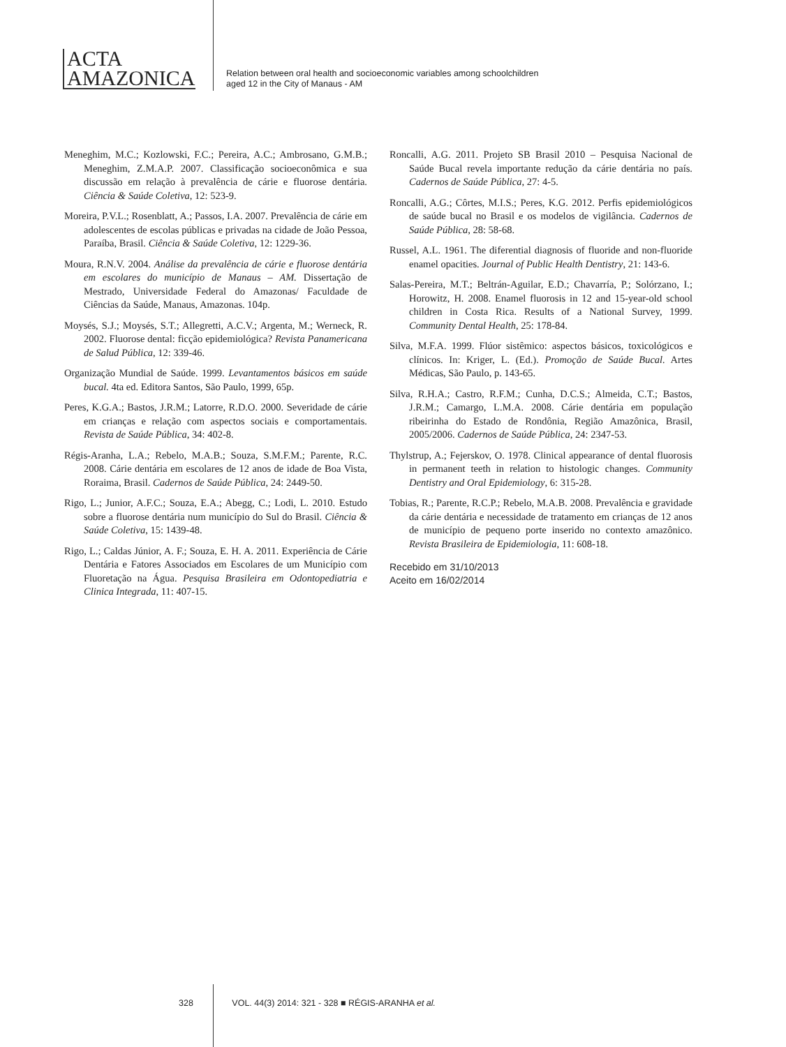ACTA
AMAZONICA
Relation between oral health and socioeconomic variables among schoolchildren
aged 12 in the City of Manaus - AM
Meneghim, M.C.; Kozlowski, F.C.; Pereira, A.C.; Ambrosano, G.M.B.; Meneghim, Z.M.A.P. 2007. Classificação socioeconômica e sua discussão em relação à prevalência de cárie e fluorose dentária. Ciência & Saúde Coletiva, 12: 523-9.
Moreira, P.V.L.; Rosenblatt, A.; Passos, I.A. 2007. Prevalência de cárie em adolescentes de escolas públicas e privadas na cidade de João Pessoa, Paraíba, Brasil. Ciência & Saúde Coletiva, 12: 1229-36.
Moura, R.N.V. 2004. Análise da prevalência de cárie e fluorose dentária em escolares do município de Manaus – AM. Dissertação de Mestrado, Universidade Federal do Amazonas/ Faculdade de Ciências da Saúde, Manaus, Amazonas. 104p.
Moysés, S.J.; Moysés, S.T.; Allegretti, A.C.V.; Argenta, M.; Werneck, R. 2002. Fluorose dental: ficção epidemiológica? Revista Panamericana de Salud Pública, 12: 339-46.
Organização Mundial de Saúde. 1999. Levantamentos básicos em saúde bucal. 4ta ed. Editora Santos, São Paulo, 1999, 65p.
Peres, K.G.A.; Bastos, J.R.M.; Latorre, R.D.O. 2000. Severidade de cárie em crianças e relação com aspectos sociais e comportamentais. Revista de Saúde Pública, 34: 402-8.
Régis-Aranha, L.A.; Rebelo, M.A.B.; Souza, S.M.F.M.; Parente, R.C. 2008. Cárie dentária em escolares de 12 anos de idade de Boa Vista, Roraima, Brasil. Cadernos de Saúde Pública, 24: 2449-50.
Rigo, L.; Junior, A.F.C.; Souza, E.A.; Abegg, C.; Lodi, L. 2010. Estudo sobre a fluorose dentária num município do Sul do Brasil. Ciência & Saúde Coletiva, 15: 1439-48.
Rigo, L.; Caldas Júnior, A. F.; Souza, E. H. A. 2011. Experiência de Cárie Dentária e Fatores Associados em Escolares de um Município com Fluoretação na Água. Pesquisa Brasileira em Odontopediatria e Clinica Integrada, 11: 407-15.
Roncalli, A.G. 2011. Projeto SB Brasil 2010 – Pesquisa Nacional de Saúde Bucal revela importante redução da cárie dentária no país. Cadernos de Saúde Pública, 27: 4-5.
Roncalli, A.G.; Côrtes, M.I.S.; Peres, K.G. 2012. Perfis epidemiológicos de saúde bucal no Brasil e os modelos de vigilância. Cadernos de Saúde Pública, 28: 58-68.
Russel, A.L. 1961. The diferential diagnosis of fluoride and non-fluoride enamel opacities. Journal of Public Health Dentistry, 21: 143-6.
Salas-Pereira, M.T.; Beltrán-Aguilar, E.D.; Chavarría, P.; Solórzano, I.; Horowitz, H. 2008. Enamel fluorosis in 12 and 15-year-old school children in Costa Rica. Results of a National Survey, 1999. Community Dental Health, 25: 178-84.
Silva, M.F.A. 1999. Flúor sistêmico: aspectos básicos, toxicológicos e clínicos. In: Kriger, L. (Ed.). Promoção de Saúde Bucal. Artes Médicas, São Paulo, p. 143-65.
Silva, R.H.A.; Castro, R.F.M.; Cunha, D.C.S.; Almeida, C.T.; Bastos, J.R.M.; Camargo, L.M.A. 2008. Cárie dentária em população ribeirinha do Estado de Rondônia, Região Amazônica, Brasil, 2005/2006. Cadernos de Saúde Pública, 24: 2347-53.
Thylstrup, A.; Fejerskov, O. 1978. Clinical appearance of dental fluorosis in permanent teeth in relation to histologic changes. Community Dentistry and Oral Epidemiology, 6: 315-28.
Tobias, R.; Parente, R.C.P.; Rebelo, M.A.B. 2008. Prevalência e gravidade da cárie dentária e necessidade de tratamento em crianças de 12 anos de município de pequeno porte inserido no contexto amazônico. Revista Brasileira de Epidemiologia, 11: 608-18.
Recebido em 31/10/2013
Aceito em 16/02/2014
328 VOL. 44(3) 2014: 321 - 328 ■ RÉGIS-ARANHA et al.